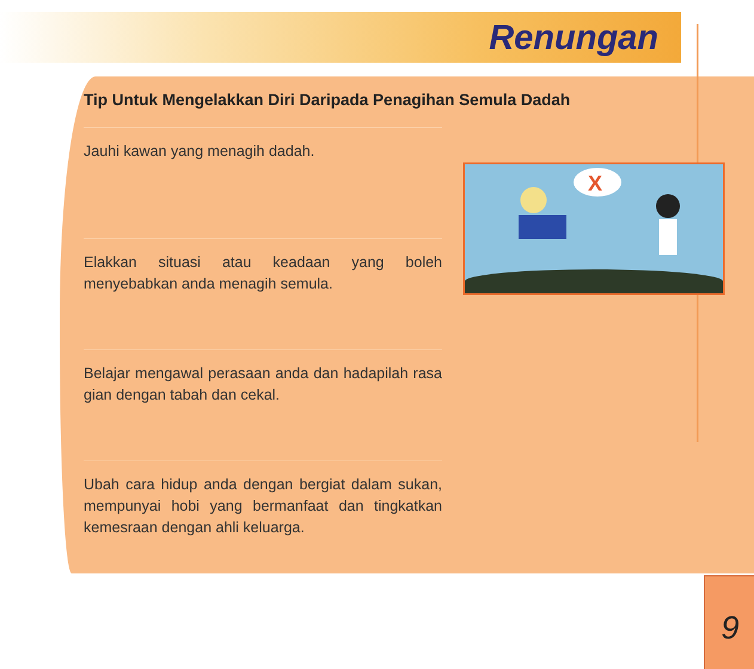Renungan
Tip Untuk Mengelakkan Diri Daripada Penagihan Semula Dadah
Jauhi kawan yang menagih dadah.
Elakkan situasi atau keadaan yang boleh menyebabkan anda menagih semula.
Belajar mengawal perasaan anda dan hadapilah rasa gian dengan tabah dan cekal.
Ubah cara hidup anda dengan bergiat dalam sukan, mempunyai hobi yang bermanfaat dan tingkatkan kemesraan dengan ahli keluarga.
X
9